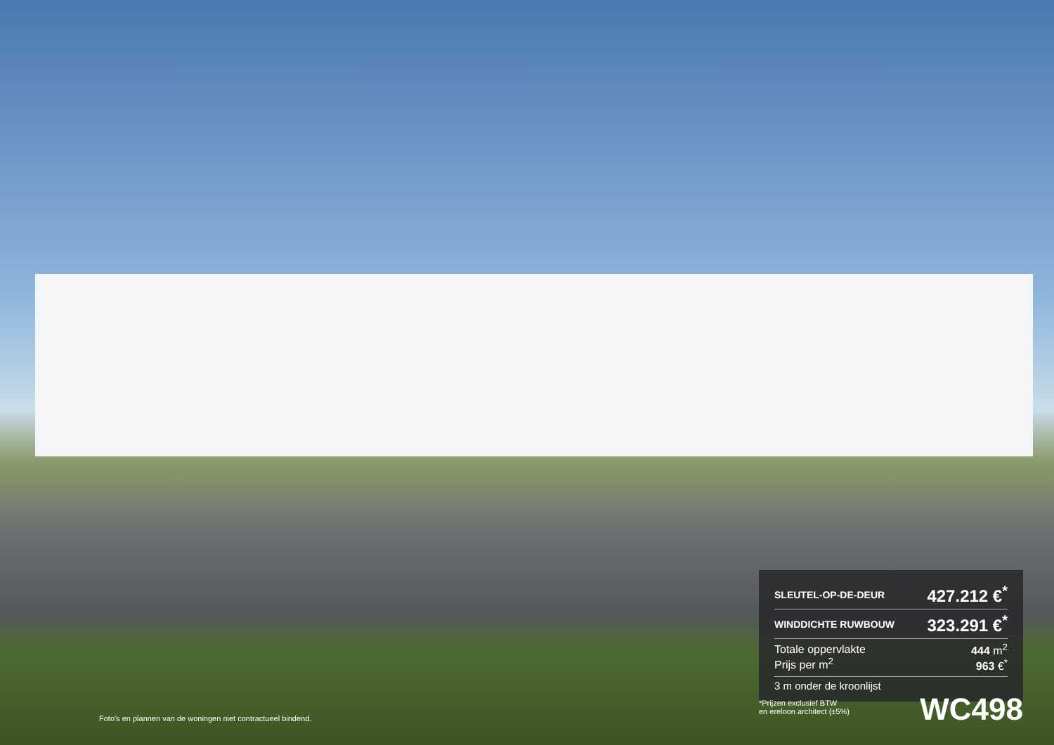| SLEUTEL-OP-DE-DEUR | 427.212 €<sup>*</sup> |
| WINDDICHTE RUWBOUW | 323.291 €<sup>*</sup> |
| Totale oppervlakte Prijs per m<sup>2</sup> | 444 m<sup>2</sup> 963 €<sup>*</sup> |
| 3 m onder de kroonlijst | |
*Prijzen exclusief BTW
en ereloon architect (±5%)
WC498
Foto's en plannen van de woningen niet contractueel bindend.